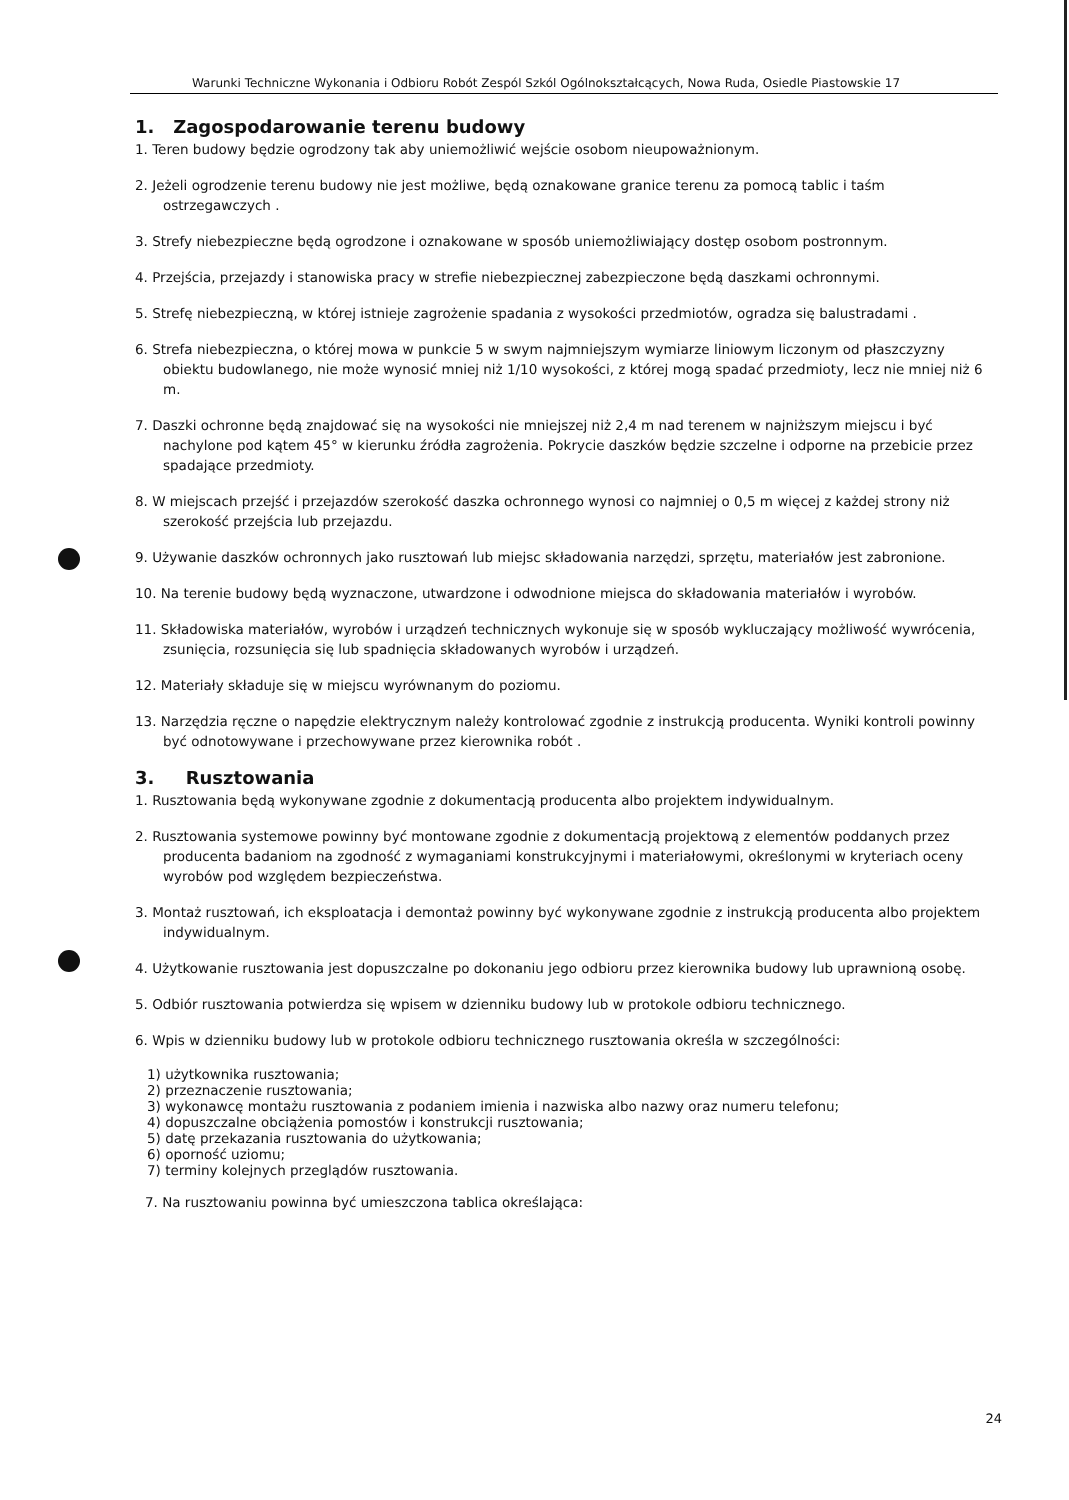Warunki Techniczne Wykonania i Odbioru Robót Zespól Szkól Ogólnokształcących, Nowa Ruda, Osiedle Piastowskie 17
1. Zagospodarowanie terenu budowy
1. Teren budowy będzie ogrodzony tak aby uniemożliwić wejście osobom nieupoważnionym.
2. Jeżeli ogrodzenie terenu budowy nie jest możliwe, będą oznakowane granice terenu za pomocą tablic i taśm ostrzegawczych .
3. Strefy niebezpieczne będą ogrodzone i oznakowane w sposób uniemożliwiający dostęp osobom postronnym.
4. Przejścia, przejazdy i stanowiska pracy w strefie niebezpiecznej zabezpieczone będą daszkami ochronnymi.
5. Strefę niebezpieczną, w której istnieje zagrożenie spadania z wysokości przedmiotów, ogradza się balustradami .
6. Strefa niebezpieczna, o której mowa w punkcie 5 w swym najmniejszym wymiarze liniowym liczonym od płaszczyzny obiektu budowlanego, nie może wynosić mniej niż 1/10 wysokości, z której mogą spadać przedmioty, lecz nie mniej niż 6 m.
7. Daszki ochronne będą znajdować się na wysokości nie mniejszej niż 2,4 m nad terenem w najniższym miejscu i być nachylone pod kątem 45° w kierunku źródła zagrożenia. Pokrycie daszków będzie szczelne i odporne na przebicie przez spadające przedmioty.
8. W miejscach przejść i przejazdów szerokość daszka ochronnego wynosi co najmniej o 0,5 m więcej z każdej strony niż szerokość przejścia lub przejazdu.
9. Używanie daszków ochronnych jako rusztowań lub miejsc składowania narzędzi, sprzętu, materiałów jest zabronione.
10. Na terenie budowy będą wyznaczone, utwardzone i odwodnione miejsca do składowania materiałów i wyrobów.
11. Składowiska materiałów, wyrobów i urządzeń technicznych wykonuje się w sposób wykluczający możliwość wywrócenia, zsunięcia, rozsunięcia się lub spadnięcia składowanych wyrobów i urządzeń.
12. Materiały składuje się w miejscu wyrównanym do poziomu.
13. Narzędzia ręczne o napędzie elektrycznym należy kontrolować zgodnie z instrukcją producenta. Wyniki kontroli powinny być odnotowywane i przechowywane przez kierownika robót .
3. Rusztowania
1. Rusztowania będą wykonywane zgodnie z dokumentacją producenta albo projektem indywidualnym.
2. Rusztowania systemowe powinny być montowane zgodnie z dokumentacją projektową z elementów poddanych przez producenta badaniom na zgodność z wymaganiami konstrukcyjnymi i materiałowymi, określonymi w kryteriach oceny wyrobów pod względem bezpieczeństwa.
3. Montaż rusztowań, ich eksploatacja i demontaż powinny być wykonywane zgodnie z instrukcją producenta albo projektem indywidualnym.
4. Użytkowanie rusztowania jest dopuszczalne po dokonaniu jego odbioru przez kierownika budowy lub uprawnioną osobę.
5. Odbiór rusztowania potwierdza się wpisem w dzienniku budowy lub w protokole odbioru technicznego.
6. Wpis w dzienniku budowy lub w protokole odbioru technicznego rusztowania określa w szczególności:
1) użytkownika rusztowania;
2) przeznaczenie rusztowania;
3) wykonawcę montażu rusztowania z podaniem imienia i nazwiska albo nazwy oraz numeru telefonu;
4) dopuszczalne obciążenia pomostów i konstrukcji rusztowania;
5) datę przekazania rusztowania do użytkowania;
6) oporność uziomu;
7) terminy kolejnych przeglądów rusztowania.
7. Na rusztowaniu powinna być umieszczona tablica określająca:
24